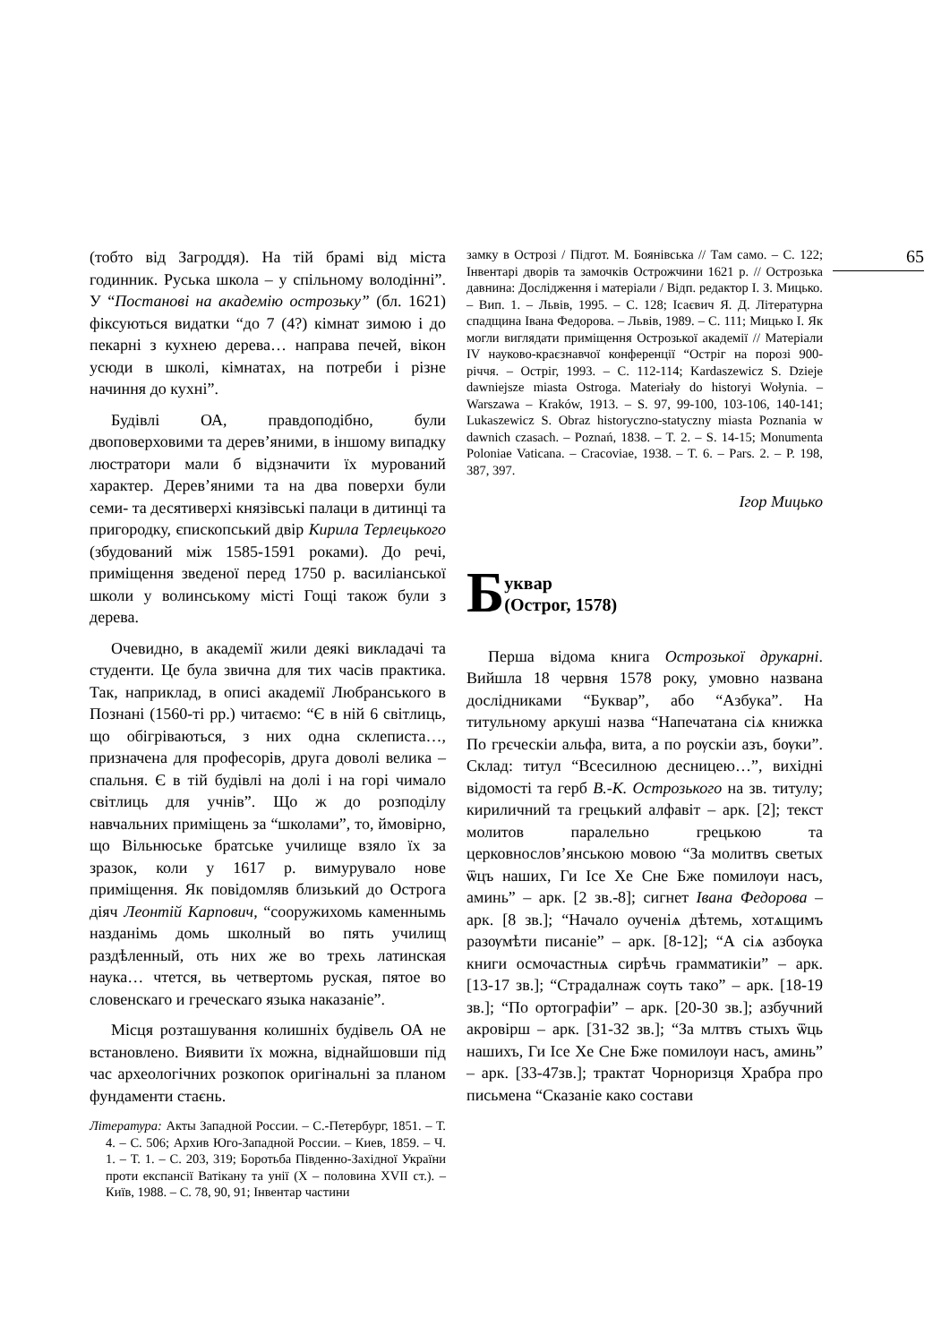(тобто від Загроддя). На тій брамі від міста годинник. Руська школа – у спільному володінні”. У “Постанові на академію острозьку” (бл. 1621) фіксуються видатки “до 7 (4?) кімнат зимою і до пекарні з кухнею дерева… направа печей, вікон усюди в школі, кімнатах, на потреби і різне начиння до кухні”.
Будівлі ОА, правдоподібно, були двоповерховими та дерев’яними, в іншому випадку люстратори мали б відзначити їх мурований характер. Дерев’яними та на два поверхи були семи- та десятиверхі князівські палаци в дитинці та пригородку, єпископський двір Кирила Терлецького (збудований між 1585-1591 роками). До речі, приміщення зведеної перед 1750 р. василіанської школи у волинському місті Гощі також були з дерева.
Очевидно, в академії жили деякі викладачі та студенти. Це була звична для тих часів практика. Так, наприклад, в описі академії Любранського в Познані (1560-ті рр.) читаємо: “Є в ній 6 світлиць, що обігріваються, з них одна склеписта…, призначена для професорів, друга доволі велика – спальня. Є в тій будівлі на долі і на горі чимало світлиць для учнів”. Що ж до розподілу навчальних приміщень за “школами”, то, ймовірно, що Вільнюське братське училище взяло їх за зразок, коли у 1617 р. вимурувало нове приміщення. Як повідомляв близький до Острога діяч Леонтій Карпович, “сооружихомь каменнымь назданімь домь школный во пять училищ раздѣленный, оть них же во трехь латинская наука… чтется, вь четвертомь руская, пятое во словенскаго и греческаго языка наказаніе”.
Місця розташування колишніх будівель ОА не встановлено. Виявити їх можна, віднайшовши під час археологічних розкопок оригінальні за планом фундаменти стаєнь.
Література: Акты Западной России. – С.-Петербург, 1851. – Т. 4. – С. 506; Архив Юго-Западной России. – Киев, 1859. – Ч. 1. – Т. 1. – С. 203, 319; Боротьба Південно-Західної України проти експансії Ватікану та унії (X – половина XVII ст.). – Київ, 1988. – С. 78, 90, 91; Інвентар частини
замку в Острозі / Підгот. М. Боянівська // Там само. – С. 122; Інвентарі дворів та замочків Острожчини 1621 р. // Острозька давнина: Дослідження і матеріали / Відп. редактор І. З. Мицько. – Вип. 1. – Львів, 1995. – С. 128; Ісаєвич Я. Д. Літературна спадщина Івана Федорова. – Львів, 1989. – С. 111; Мицько І. Як могли виглядати приміщення Острозької академії // Матеріали IV науково-краєзнавчої конференції “Остріг на порозі 900-річчя. – Остріг, 1993. – С. 112-114; Kardaszewicz S. Dzieje dawniejsze miasta Ostroga. Materiały do historyi Wołynia. – Warszawa – Kraków, 1913. – S. 97, 99-100, 103-106, 140-141; Lukaszewicz S. Obraz historyczno-statyczny miasta Poznania w dawnich czasach. – Poznań, 1838. – T. 2. – S. 14-15; Monumenta Poloniae Vaticana. – Cracoviae, 1938. – T. 6. – Pars. 2. – P. 198, 387, 397.
Ігор Мицько
Буквар
(Острог, 1578)
Перша відома книга Острозької друкарні. Вийшла 18 червня 1578 року, умовно названа дослідниками “Буквар”, або “Азбука”. На титульному аркуші назва “Напечатана сіѧ книжка По грєческіи альфа, вита, а по рѹскіи азъ, бѹки”. Склад: титул “Всесилною десницею…”, вихідні відомості та герб В.-К. Острозького на зв. титулу; кириличний та грецький алфавіт – арк. [2]; текст молитов паралельно грецькою та церковнослов’янською мовою “За молитвъ светых ѿцъ наших, Ги Ісе Хе Сне Бже помилѹи насъ, аминь” – арк. [2 зв.-8]; сигнет Івана Федорова – арк. [8 зв.]; “Начало оученіѧ дѣтемь, хотѧщимъ разѹмѣти писаніе” – арк. [8-12]; “А сіѧ азбѹка книги осмочастныѧ сирѣчь грамматикіи” – арк. [13-17 зв.]; “Страдалнаж сѹть тако” – арк. [18-19 зв.]; “По ортографіи” – арк. [20-30 зв.]; азбучний акровірш – арк. [31-32 зв.]; “За млтвъ стыхъ ѿць нашихъ, Ги Ісе Хе Сне Бже помилѹи насъ, аминь” – арк. [33-47зв.]; трактат Чорноризця Храбра про письмена “Сказаніе како состави
65